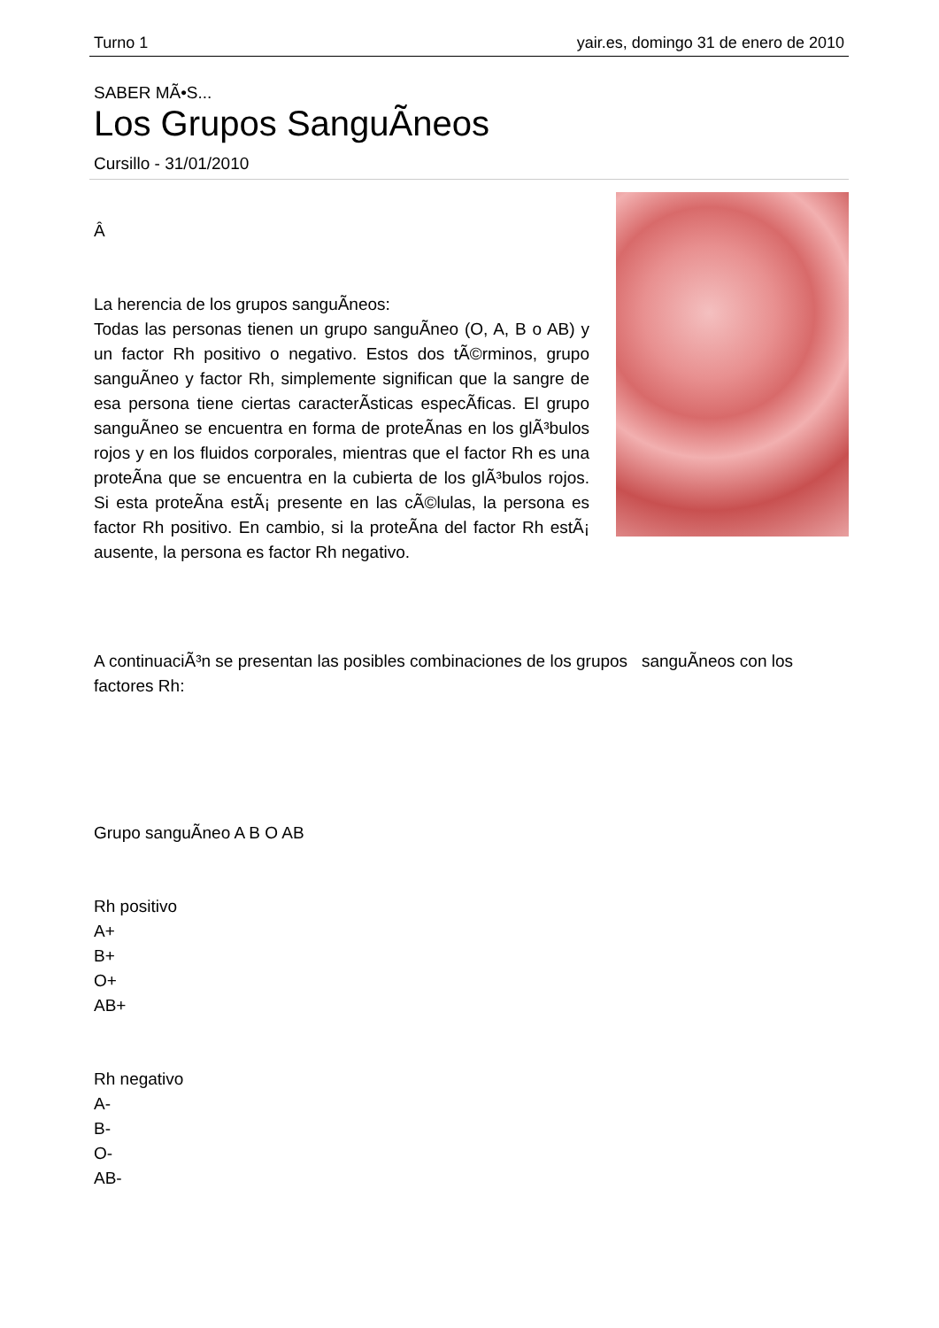Turno 1 yair.es, domingo 31 de enero de 2010
SABER MÃ•S...
Los Grupos SanguÃ­neos
Cursillo - 31/01/2010
Â
La herencia de los grupos sanguÃ­neos:
Todas las personas tienen un grupo sanguÃ­neo (O, A, B o AB) y un factor Rh positivo o negativo. Estos dos tÃ©rminos, grupo sanguÃ­neo y factor Rh, simplemente significan que la sangre de esa persona tiene ciertas caracterÃ­sticas especÃ­ficas. El grupo sanguÃ­neo se encuentra en forma de proteÃ­nas en los glÃ³bulos rojos y en los fluidos corporales, mientras que el factor Rh es una proteÃ­na que se encuentra en la cubierta de los glÃ³bulos rojos. Si esta proteÃ­na estÃ¡ presente en las cÃ©lulas, la persona es factor Rh positivo. En cambio, si la proteÃ­na del factor Rh estÃ¡ ausente, la persona es factor Rh negativo.
A continuaciÃ³n se presentan las posibles combinaciones de los grupos sanguÃ­neos con los factores Rh:
Grupo sanguÃ­neo A B O AB
Rh positivo
A+
B+
O+
AB+
Rh negativo
A-
B-
O-
AB-